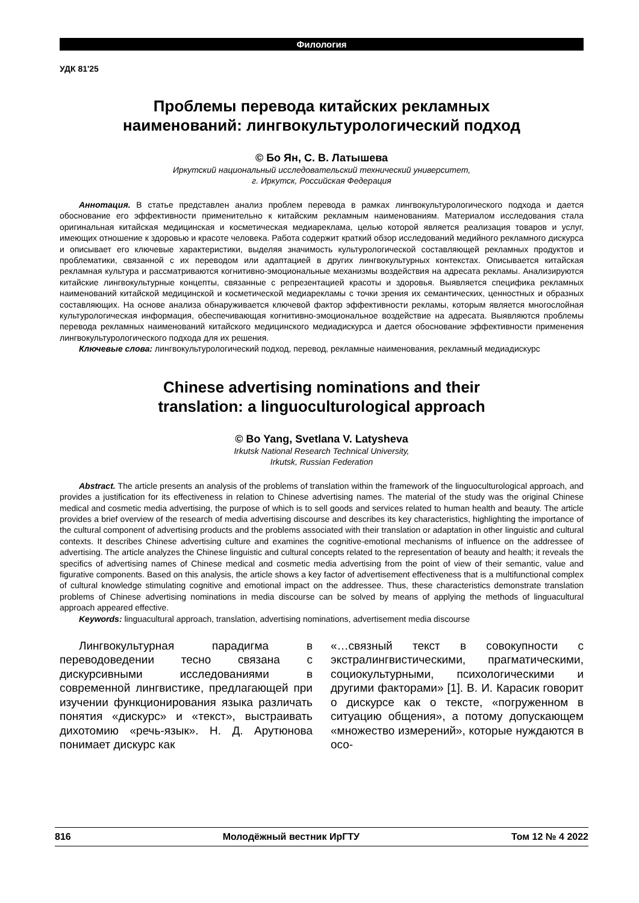Филология
УДК 81'25
Проблемы перевода китайских рекламных
наименований: лингвокультурологический подход
© Бо Ян, С. В. Латышева
Иркутский национальный исследовательский технический университет,
г. Иркутск, Российская Федерация
Аннотация. В статье представлен анализ проблем перевода в рамках лингвокультурологического подхода и дается обоснование его эффективности применительно к китайским рекламным наименованиям. Материалом исследования стала оригинальная китайская медицинская и косметическая медиареклама, целью которой является реализация товаров и услуг, имеющих отношение к здоровью и красоте человека. Работа содержит краткий обзор исследований медийного рекламного дискурса и описывает его ключевые характеристики, выделяя значимость культурологической составляющей рекламных продуктов и проблематики, связанной с их переводом или адаптацией в других лингвокультурных контекстах. Описывается китайская рекламная культура и рассматриваются когнитивно-эмоциональные механизмы воздействия на адресата рекламы. Анализируются китайские лингвокультурные концепты, связанные с репрезентацией красоты и здоровья. Выявляется специфика рекламных наименований китайской медицинской и косметической медиарекламы с точки зрения их семантических, ценностных и образных составляющих. На основе анализа обнаруживается ключевой фактор эффективности рекламы, которым является многослойная культурологическая информация, обеспечивающая когнитивно-эмоциональное воздействие на адресата. Выявляются проблемы перевода рекламных наименований китайского медицинского медиадискурса и дается обоснование эффективности применения лингвокультурологического подхода для их решения.
Ключевые слова: лингвокультурологический подход, перевод, рекламные наименования, рекламный медиадискурс
Chinese advertising nominations and their
translation: a linguoculturological approach
© Bo Yang, Svetlana V. Latysheva
Irkutsk National Research Technical University,
Irkutsk, Russian Federation
Abstract. The article presents an analysis of the problems of translation within the framework of the linguoculturological approach, and provides a justification for its effectiveness in relation to Chinese advertising names. The material of the study was the original Chinese medical and cosmetic media advertising, the purpose of which is to sell goods and services related to human health and beauty. The article provides a brief overview of the research of media advertising discourse and describes its key characteristics, highlighting the importance of the cultural component of advertising products and the problems associated with their translation or adaptation in other linguistic and cultural contexts. It describes Chinese advertising culture and examines the cognitive-emotional mechanisms of influence on the addressee of advertising. The article analyzes the Chinese linguistic and cultural concepts related to the representation of beauty and health; it reveals the specifics of advertising names of Chinese medical and cosmetic media advertising from the point of view of their semantic, value and figurative components. Based on this analysis, the article shows a key factor of advertisement effectiveness that is a multifunctional complex of cultural knowledge stimulating cognitive and emotional impact on the addressee. Thus, these characteristics demonstrate translation problems of Chinese advertising nominations in media discourse can be solved by means of applying the methods of linguacultural approach appeared effective.
Keywords: linguacultural approach, translation, advertising nominations, advertisement media discourse
Лингвокультурная парадигма в переводоведении тесно связана с дискурсивными исследованиями в современной лингвистике, предлагающей при изучении функционирования языка различать понятия «дискурс» и «текст», выстраивать дихотомию «речь-язык». Н. Д. Арутюнова понимает дискурс как
«…связный текст в совокупности с экстралингвистическими, прагматическими, социокультурными, психологическими и другими факторами» [1]. В. И. Карасик говорит о дискурсе как о тексте, «погруженном в ситуацию общения», а потому допускающем «множество измерений», которые нуждаются в осо-
816 Молодёжный вестник ИрГТУ Том 12 № 4 2022